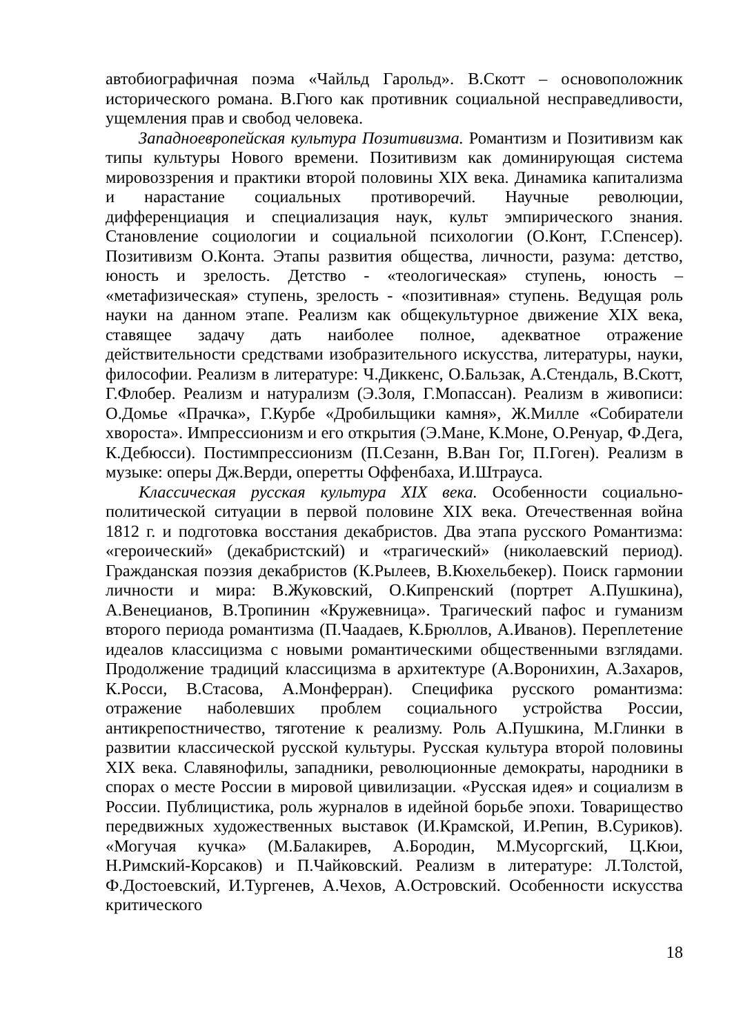автобиографичная поэма «Чайльд Гарольд». В.Скотт – основоположник исторического романа. В.Гюго как противник социальной несправедливости, ущемления прав и свобод человека.
Западноевропейская культура Позитивизма. Романтизм и Позитивизм как типы культуры Нового времени. Позитивизм как доминирующая система мировоззрения и практики второй половины XIX века. Динамика капитализма и нарастание социальных противоречий. Научные революции, дифференциация и специализация наук, культ эмпирического знания. Становление социологии и социальной психологии (О.Конт, Г.Спенсер). Позитивизм О.Конта. Этапы развития общества, личности, разума: детство, юность и зрелость. Детство - «теологическая» ступень, юность – «метафизическая» ступень, зрелость - «позитивная» ступень. Ведущая роль науки на данном этапе. Реализм как общекультурное движение XIX века, ставящее задачу дать наиболее полное, адекватное отражение действительности средствами изобразительного искусства, литературы, науки, философии. Реализм в литературе: Ч.Диккенс, О.Бальзак, А.Стендаль, В.Скотт, Г.Флобер. Реализм и натурализм (Э.Золя, Г.Мопассан). Реализм в живописи: О.Домье «Прачка», Г.Курбе «Дробильщики камня», Ж.Милле «Собиратели хвороста». Импрессионизм и его открытия (Э.Мане, К.Моне, О.Ренуар, Ф.Дега, К.Дебюсси). Постимпрессионизм (П.Сезанн, В.Ван Гог, П.Гоген). Реализм в музыке: оперы Дж.Верди, оперетты Оффенбаха, И.Штрауса.
Классическая русская культура XIX века. Особенности социально-политической ситуации в первой половине XIX века. Отечественная война 1812 г. и подготовка восстания декабристов. Два этапа русского Романтизма: «героический» (декабристский) и «трагический» (николаевский период). Гражданская поэзия декабристов (К.Рылеев, В.Кюхельбекер). Поиск гармонии личности и мира: В.Жуковский, О.Кипренский (портрет А.Пушкина), А.Венецианов, В.Тропинин «Кружевница». Трагический пафос и гуманизм второго периода романтизма (П.Чаадаев, К.Брюллов, А.Иванов). Переплетение идеалов классицизма с новыми романтическими общественными взглядами. Продолжение традиций классицизма в архитектуре (А.Воронихин, А.Захаров, К.Росси, В.Стасова, А.Монферран). Специфика русского романтизма: отражение наболевших проблем социального устройства России, антикрепостничество, тяготение к реализму. Роль А.Пушкина, М.Глинки в развитии классической русской культуры. Русская культура второй половины XIX века. Славянофилы, западники, революционные демократы, народники в спорах о месте России в мировой цивилизации. «Русская идея» и социализм в России. Публицистика, роль журналов в идейной борьбе эпохи. Товарищество передвижных художественных выставок (И.Крамской, И.Репин, В.Суриков). «Могучая кучка» (М.Балакирев, А.Бородин, М.Мусоргский, Ц.Кюи, Н.Римский-Корсаков) и П.Чайковский. Реализм в литературе: Л.Толстой, Ф.Достоевский, И.Тургенев, А.Чехов, А.Островский. Особенности искусства критического
18